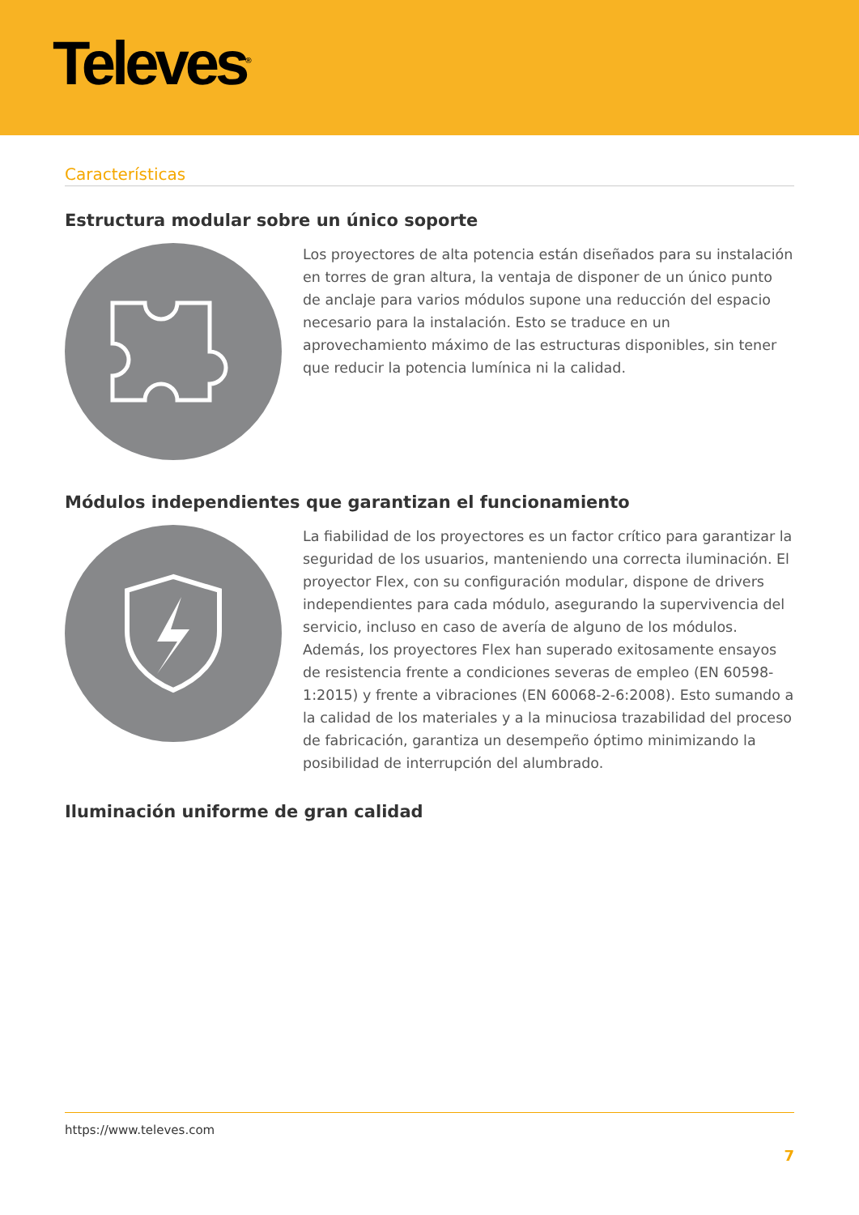Televes<sup>®</sup>
Características
Estructura modular sobre un único soporte
Los proyectores de alta potencia están diseñados para su instalación en torres de gran altura, la ventaja de disponer de un único punto de anclaje para varios módulos supone una reducción del espacio necesario para la instalación. Esto se traduce en un aprovechamiento máximo de las estructuras disponibles, sin tener que reducir la potencia lumínica ni la calidad.
Módulos independientes que garantizan el funcionamiento
La fiabilidad de los proyectores es un factor crítico para garantizar la seguridad de los usuarios, manteniendo una correcta iluminación. El proyector Flex, con su configuración modular, dispone de drivers independientes para cada módulo, asegurando la supervivencia del servicio, incluso en caso de avería de alguno de los módulos. Además, los proyectores Flex han superado exitosamente ensayos de resistencia frente a condiciones severas de empleo (EN 60598-1:2015) y frente a vibraciones (EN 60068-2-6:2008). Esto sumando a la calidad de los materiales y a la minuciosa trazabilidad del proceso de fabricación, garantiza un desempeño óptimo minimizando la posibilidad de interrupción del alumbrado.
Iluminación uniforme de gran calidad
https://www.televes.com
7